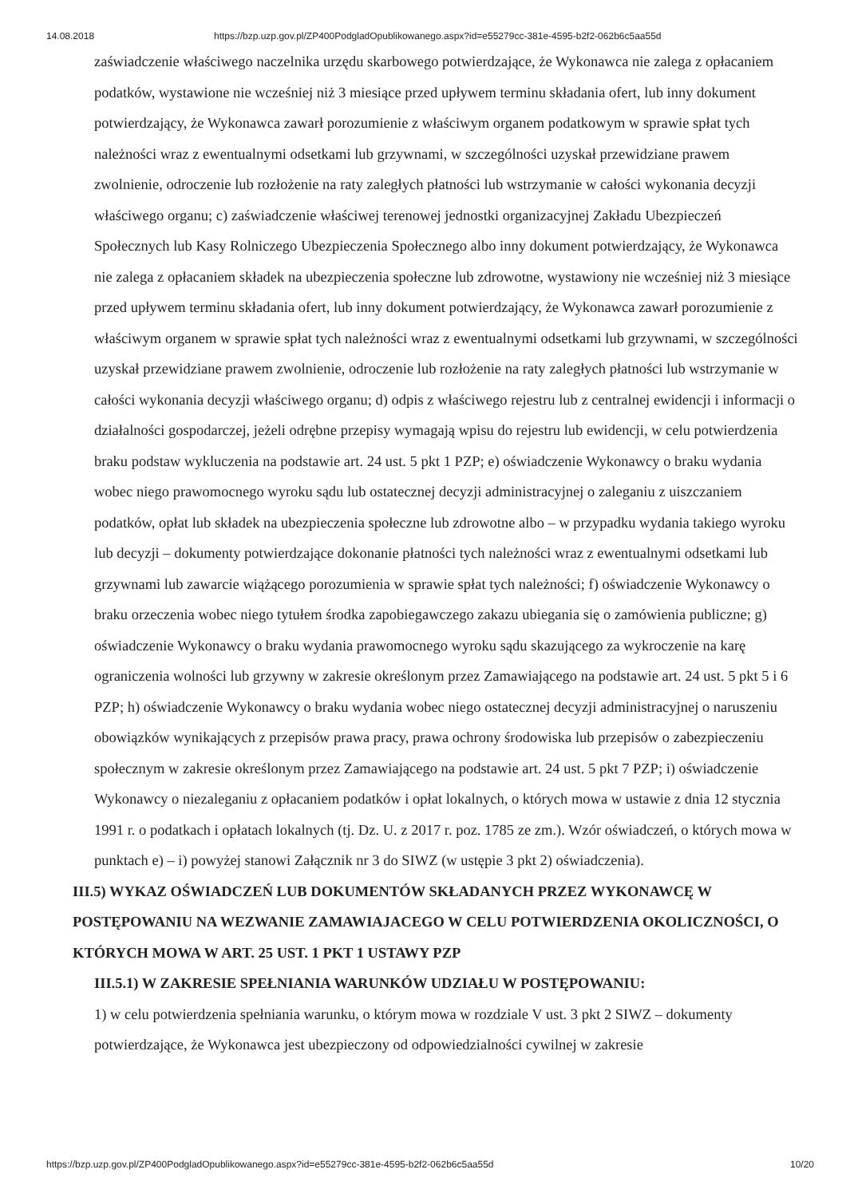14.08.2018 https://bzp.uzp.gov.pl/ZP400PodgladOpublikowanego.aspx?id=e55279cc-381e-4595-b2f2-062b6c5aa55d
zaświadczenie właściwego naczelnika urzędu skarbowego potwierdzające, że Wykonawca nie zalega z opłacaniem podatków, wystawione nie wcześniej niż 3 miesiące przed upływem terminu składania ofert, lub inny dokument potwierdzający, że Wykonawca zawarł porozumienie z właściwym organem podatkowym w sprawie spłat tych należności wraz z ewentualnymi odsetkami lub grzywnami, w szczególności uzyskał przewidziane prawem zwolnienie, odroczenie lub rozłożenie na raty zaległych płatności lub wstrzymanie w całości wykonania decyzji właściwego organu; c) zaświadczenie właściwej terenowej jednostki organizacyjnej Zakładu Ubezpieczeń Społecznych lub Kasy Rolniczego Ubezpieczenia Społecznego albo inny dokument potwierdzający, że Wykonawca nie zalega z opłacaniem składek na ubezpieczenia społeczne lub zdrowotne, wystawiony nie wcześniej niż 3 miesiące przed upływem terminu składania ofert, lub inny dokument potwierdzający, że Wykonawca zawarł porozumienie z właściwym organem w sprawie spłat tych należności wraz z ewentualnymi odsetkami lub grzywnami, w szczególności uzyskał przewidziane prawem zwolnienie, odroczenie lub rozłożenie na raty zaległych płatności lub wstrzymanie w całości wykonania decyzji właściwego organu; d) odpis z właściwego rejestru lub z centralnej ewidencji i informacji o działalności gospodarczej, jeżeli odrębne przepisy wymagają wpisu do rejestru lub ewidencji, w celu potwierdzenia braku podstaw wykluczenia na podstawie art. 24 ust. 5 pkt 1 PZP; e) oświadczenie Wykonawcy o braku wydania wobec niego prawomocnego wyroku sądu lub ostatecznej decyzji administracyjnej o zaleganiu z uiszczaniem podatków, opłat lub składek na ubezpieczenia społeczne lub zdrowotne albo – w przypadku wydania takiego wyroku lub decyzji – dokumenty potwierdzające dokonanie płatności tych należności wraz z ewentualnymi odsetkami lub grzywnami lub zawarcie wiążącego porozumienia w sprawie spłat tych należności; f) oświadczenie Wykonawcy o braku orzeczenia wobec niego tytułem środka zapobiegawczego zakazu ubiegania się o zamówienia publiczne; g) oświadczenie Wykonawcy o braku wydania prawomocnego wyroku sądu skazującego za wykroczenie na karę ograniczenia wolności lub grzywny w zakresie określonym przez Zamawiającego na podstawie art. 24 ust. 5 pkt 5 i 6 PZP; h) oświadczenie Wykonawcy o braku wydania wobec niego ostatecznej decyzji administracyjnej o naruszeniu obowiązków wynikających z przepisów prawa pracy, prawa ochrony środowiska lub przepisów o zabezpieczeniu społecznym w zakresie określonym przez Zamawiającego na podstawie art. 24 ust. 5 pkt 7 PZP; i) oświadczenie Wykonawcy o niezaleganiu z opłacaniem podatków i opłat lokalnych, o których mowa w ustawie z dnia 12 stycznia 1991 r. o podatkach i opłatach lokalnych (tj. Dz. U. z 2017 r. poz. 1785 ze zm.). Wzór oświadczeń, o których mowa w punktach e) – i) powyżej stanowi Załącznik nr 3 do SIWZ (w ustępie 3 pkt 2) oświadczenia).
III.5) WYKAZ OŚWIADCZEŃ LUB DOKUMENTÓW SKŁADANYCH PRZEZ WYKONAWCĘ W POSTĘPOWANIU NA WEZWANIE ZAMAWIAJACEGO W CELU POTWIERDZENIA OKOLICZNOŚCI, O KTÓRYCH MOWA W ART. 25 UST. 1 PKT 1 USTAWY PZP
III.5.1) W ZAKRESIE SPEŁNIANIA WARUNKÓW UDZIAŁU W POSTĘPOWANIU:
1) w celu potwierdzenia spełniania warunku, o którym mowa w rozdziale V ust. 3 pkt 2 SIWZ – dokumenty potwierdzające, że Wykonawca jest ubezpieczony od odpowiedzialności cywilnej w zakresie
https://bzp.uzp.gov.pl/ZP400PodgladOpublikowanego.aspx?id=e55279cc-381e-4595-b2f2-062b6c5aa55d 10/20